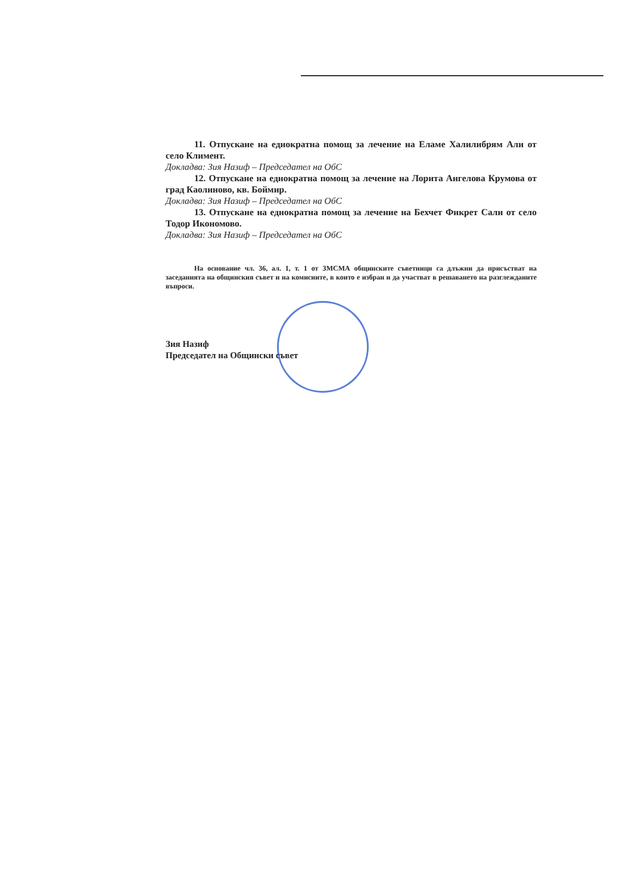11. Отпускане на еднократна помощ за лечение на Еламе Халилибрям Али от село Климент.
Докладва: Зия Назиф – Председател на ОбС
12. Отпускане на еднократна помощ за лечение на Лорита Ангелова Крумова от град Каолиново, кв. Боймир.
Докладва: Зия Назиф – Председател на ОбС
13. Отпускане на еднократна помощ за лечение на Бехчет Фикрет Сали от село Тодор Икономово.
Докладва: Зия Назиф – Председател на ОбС
На основание чл. 36, ал. 1, т. 1 от ЗМСМА общинските съветници са длъжни да присъстват на заседанията на общинския съвет и на комисиите, в които е избран и да участват в решаването на разглежданите въпроси.
Зия Назиф
Председател на Общински съвет